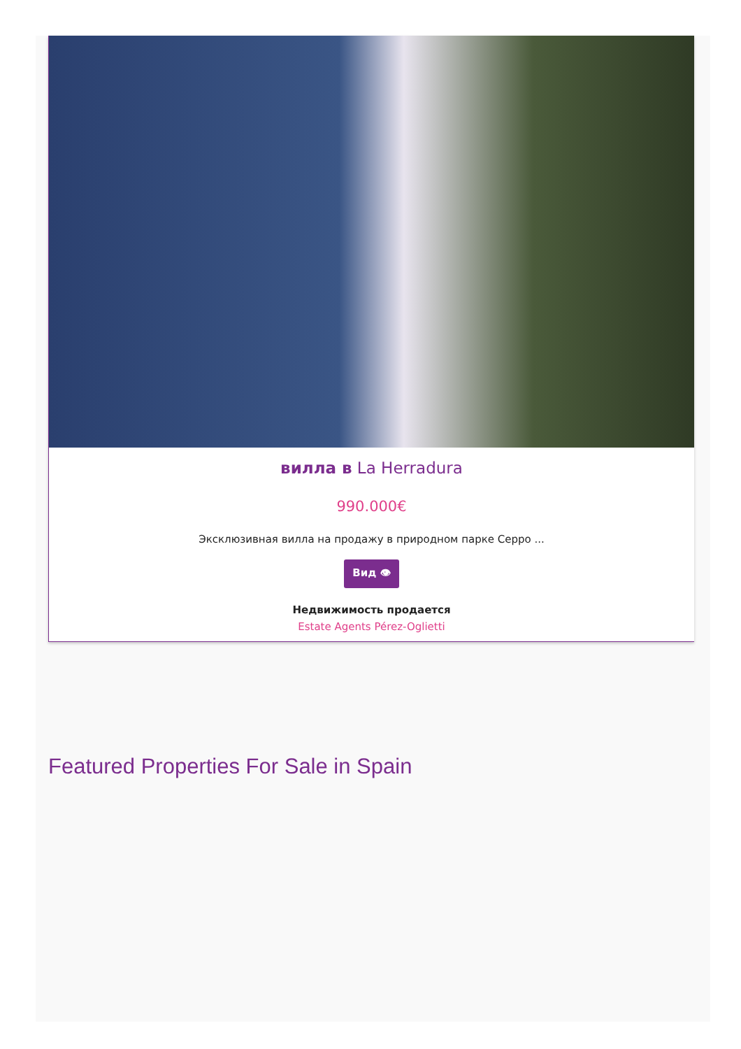вилла в La Herradura
990.000€
Эксклюзивная вилла на продажу в природном парке Серро ...
Вид 👁
Недвижимость продается
Estate Agents Pérez-Oglietti
Featured Properties For Sale in Spain